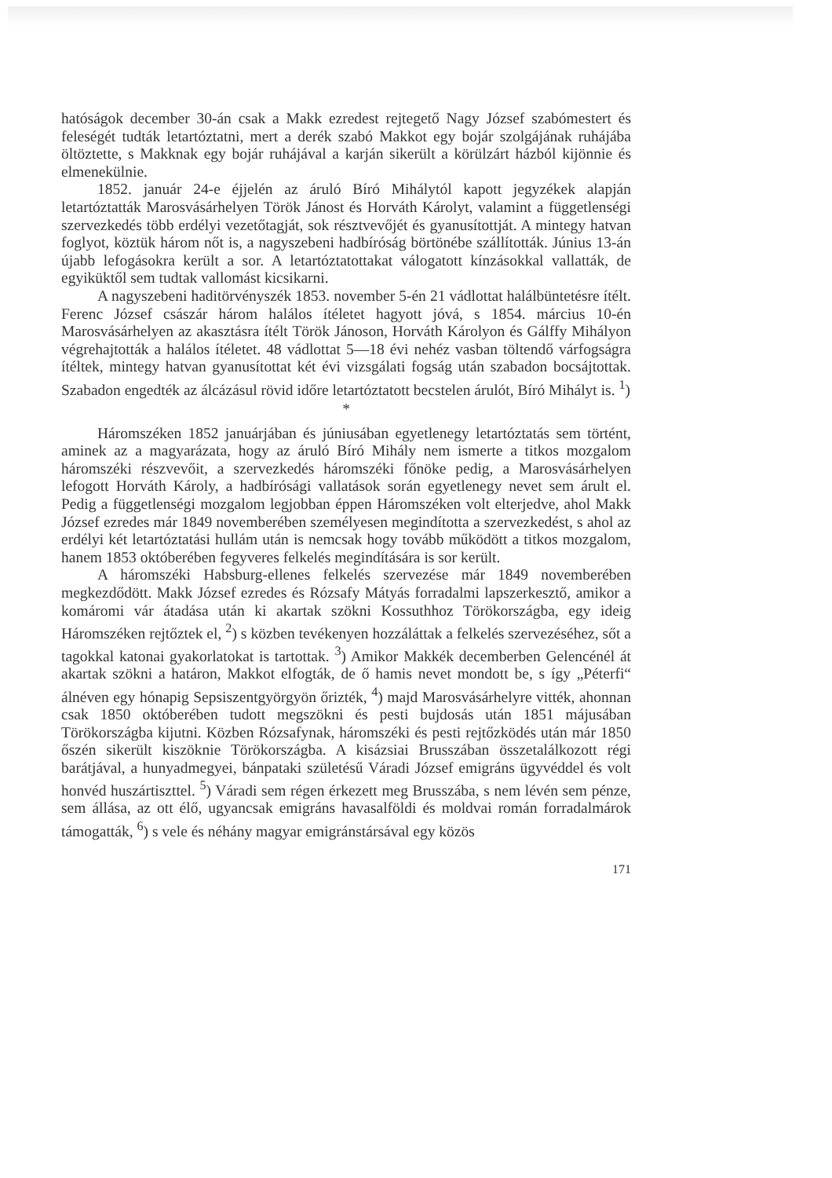hatóságok december 30-án csak a Makk ezredest rejtegető Nagy József szabómestert és feleségét tudták letartóztatni, mert a derék szabó Makkot egy bojár szolgájának ruhájába öltöztette, s Makknak egy bojár ruhájával a karján sikerült a körülzárt házból kijönnie és elmenekülnie.
1852. január 24-e éjjelén az áruló Bíró Mihálytól kapott jegyzékek alapján letartóztatták Marosvásárhelyen Török Jánost és Horváth Károlyt, valamint a függetlenségi szervezkedés több erdélyi vezetőtagját, sok résztvevőjét és gyanusítottját. A mintegy hatvan foglyot, köztük három nőt is, a nagyszebeni hadbíróság börtönébe szállították. Június 13-án újabb lefogásokra került a sor. A letartóztatottakat válogatott kínzásokkal vallatták, de egyiküktől sem tudtak vallomást kicsikarni.
A nagyszebeni haditörvényszék 1853. november 5-én 21 vádlottat halálbüntetésre ítélt. Ferenc József császár három halálos ítéletet hagyott jóvá, s 1854. március 10-én Marosvásárhelyen az akasztásra ítélt Török Jánoson, Horváth Károlyon és Gálffy Mihályon végrehajtották a halálos ítéletet. 48 vádlottat 5—18 évi nehéz vasban töltendő várfogságra ítéltek, mintegy hatvan gyanusítottat két évi vizsgálati fogság után szabadon bocsájtottak. Szabadon engedték az álcázásul rövid időre letartóztatott becstelen árulót, Bíró Mihályt is. <sup>1</sup>)
*
Háromszéken 1852 januárjában és júniusában egyetlenegy letartóztatás sem történt, aminek az a magyarázata, hogy az áruló Bíró Mihály nem ismerte a titkos mozgalom háromszéki részvevőit, a szervezkedés háromszéki főnöke pedig, a Marosvásárhelyen lefogott Horváth Károly, a hadbírósági vallatások során egyetlenegy nevet sem árult el. Pedig a függetlenségi mozgalom legjobban éppen Háromszéken volt elterjedve, ahol Makk József ezredes már 1849 novemberében személyesen megindította a szervezkedést, s ahol az erdélyi két letartóztatási hullám után is nemcsak hogy tovább működött a titkos mozgalom, hanem 1853 októberében fegyveres felkelés megindítására is sor került.
A háromszéki Habsburg-ellenes felkelés szervezése már 1849 novemberében megkezdődött. Makk József ezredes és Rózsafy Mátyás forradalmi lapszerkesztő, amikor a komáromi vár átadása után ki akartak szökni Kossuthhoz Törökországba, egy ideig Háromszéken rejtőztek el, <sup>2</sup>) s közben tevékenyen hozzáláttak a felkelés szervezéséhez, sőt a tagokkal katonai gyakorlatokat is tartottak. <sup>3</sup>) Amikor Makkék decemberben Gelencénél át akartak szökni a határon, Makkot elfogták, de ő hamis nevet mondott be, s így „Péterfi“ álnéven egy hónapig Sepsiszentgyörgyön őrizték, <sup>4</sup>) majd Marosvásárhelyre vitték, ahonnan csak 1850 októberében tudott megszökni és pesti bujdosás után 1851 májusában Törökországba kijutni. Közben Rózsafynak, háromszéki és pesti rejtőzködés után már 1850 őszén sikerült kiszöknie Törökországba. A kisázsiai Brusszában összetalálkozott régi barátjával, a hunyadmegyei, bánpataki születésű Váradi József emigráns ügyvéddel és volt honvéd huszártiszttel. <sup>5</sup>) Váradi sem régen érkezett meg Brusszába, s nem lévén sem pénze, sem állása, az ott élő, ugyancsak emigráns havasalföldi és moldvai román forradalmárok támogatták, <sup>6</sup>) s vele és néhány magyar emigránstársával egy közös
171